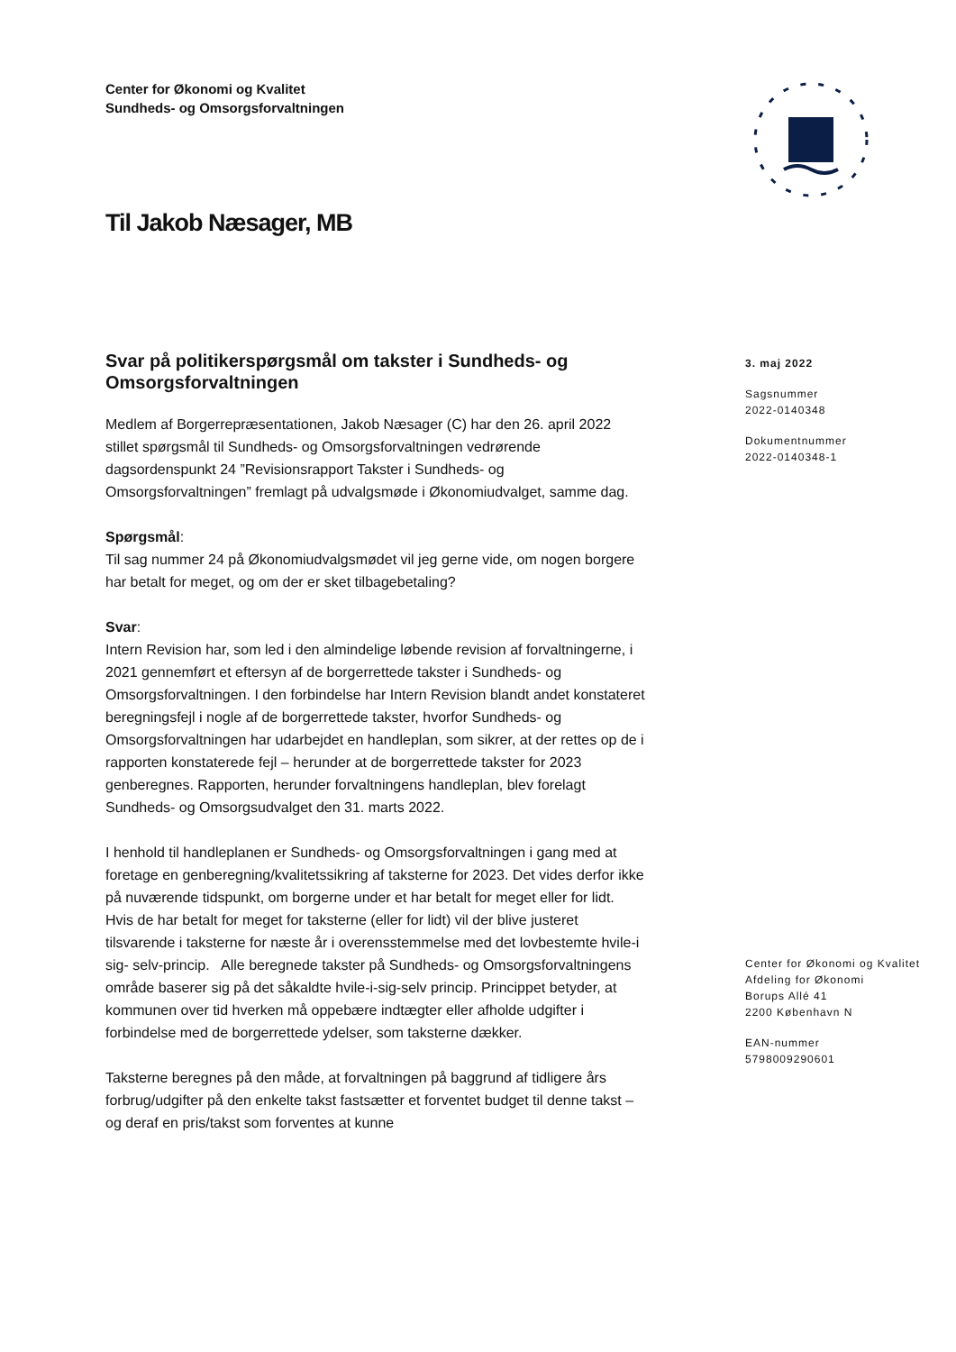Center for Økonomi og Kvalitet
Sundheds- og Omsorgsforvaltningen
Til Jakob Næsager, MB
Svar på politikerspørgsmål om takster i Sundheds- og Omsorgsforvaltningen
Medlem af Borgerrepræsentationen, Jakob Næsager (C) har den 26. april 2022 stillet spørgsmål til Sundheds- og Omsorgsforvaltningen vedrørende dagsordenspunkt 24 ”Revisionsrapport Takster i Sundheds- og Omsorgsforvaltningen” fremlagt på udvalgsmøde i Økonomiudvalget, samme dag.
Spørgsmål:
Til sag nummer 24 på Økonomiudvalgsmødet vil jeg gerne vide, om nogen borgere har betalt for meget, og om der er sket tilbagebetaling?
Svar:
Intern Revision har, som led i den almindelige løbende revision af forvaltningerne, i 2021 gennemført et eftersyn af de borgerrettede takster i Sundheds- og Omsorgsforvaltningen. I den forbindelse har Intern Revision blandt andet konstateret beregningsfejl i nogle af de borgerrettede takster, hvorfor Sundheds- og Omsorgsforvaltningen har udarbejdet en handleplan, som sikrer, at der rettes op de i rapporten konstaterede fejl – herunder at de borgerrettede takster for 2023 genberegnes. Rapporten, herunder forvaltningens handleplan, blev forelagt Sundheds- og Omsorgsudvalget den 31. marts 2022.
I henhold til handleplanen er Sundheds- og Omsorgsforvaltningen i gang med at foretage en genberegning/kvalitetssikring af taksterne for 2023. Det vides derfor ikke på nuværende tidspunkt, om borgerne under et har betalt for meget eller for lidt. Hvis de har betalt for meget for taksterne (eller for lidt) vil der blive justeret tilsvarende i taksterne for næste år i overensstemmelse med det lovbestemte hvile-i sig- selv-princip. Alle beregnede takster på Sundheds- og Omsorgsforvaltningens område baserer sig på det såkaldte hvile-i-sig-selv princip. Princippet betyder, at kommunen over tid hverken må oppebære indtægter eller afholde udgifter i forbindelse med de borgerrettede ydelser, som taksterne dækker.
Taksterne beregnes på den måde, at forvaltningen på baggrund af tidligere års forbrug/udgifter på den enkelte takst fastsætter et forventet budget til denne takst – og deraf en pris/takst som forventes at kunne
3. maj 2022
Sagsnummer
2022-0140348
Dokumentnummer
2022-0140348-1
Center for Økonomi og Kvalitet
Afdeling for Økonomi
Borups Allé 41
2200 København N
EAN-nummer
5798009290601